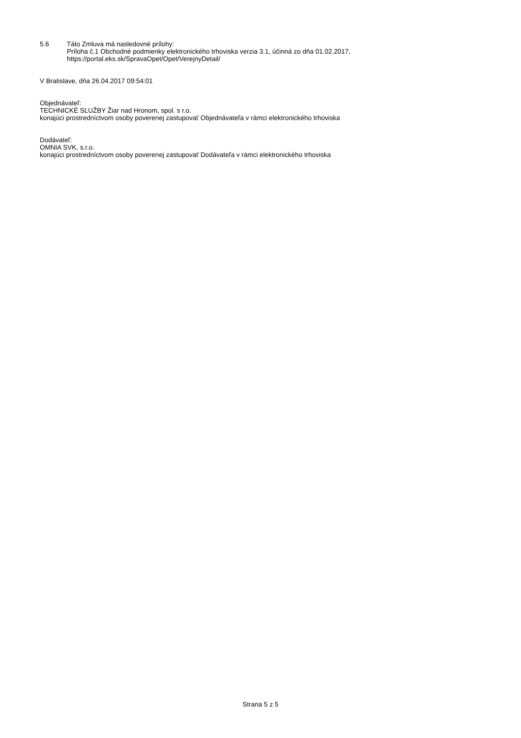5.6 Táto Zmluva má nasledovné prílohy:
Príloha č.1 Obchodné podmienky elektronického trhoviska verzia 3.1, účinná zo dňa 01.02.2017,
https://portal.eks.sk/SpravaOpet/Opet/VerejnyDetail/
V Bratislave, dňa 26.04.2017 09:54:01
Objednávateľ:
TECHNICKÉ SLUŽBY Žiar nad Hronom, spol. s r.o.
konajúci prostredníctvom osoby poverenej zastupovať Objednávateľa v rámci elektronického trhoviska
Dodávateľ:
OMNIA SVK, s.r.o.
konajúci prostredníctvom osoby poverenej zastupovať Dodávateľa v rámci elektronického trhoviska
Strana 5 z 5